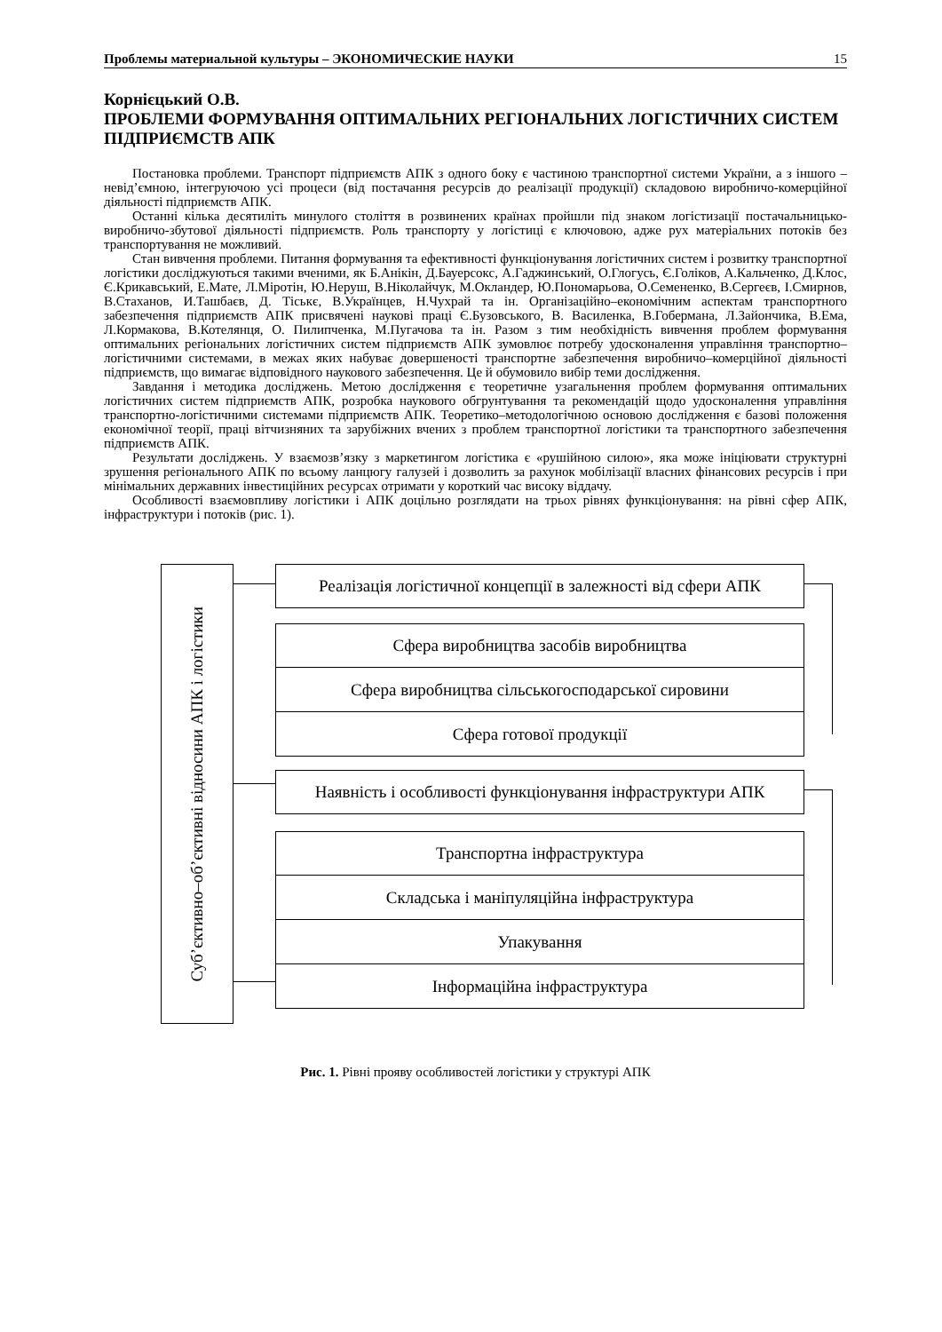Проблемы материальной культуры – ЭКОНОМИЧЕСКИЕ НАУКИ 15
Корнієцький О.В.
ПРОБЛЕМИ ФОРМУВАННЯ ОПТИМАЛЬНИХ РЕГІОНАЛЬНИХ ЛОГІСТИЧНИХ СИСТЕМ ПІДПРИЄМСТВ АПК
Постановка проблеми. Транспорт підприємств АПК з одного боку є частиною транспортної системи України, а з іншого – невід’ємною, інтегруючою усі процеси (від постачання ресурсів до реалізації продукції) складовою виробничо-комерційної діяльності підприємств АПК.
Останні кілька десятиліть минулого століття в розвинених країнах пройшли під знаком логістизації постачальницько-виробничо-збутової діяльності підприємств. Роль транспорту у логістиці є ключовою, адже рух матеріальних потоків без транспортування не можливий.
Стан вивчення проблеми. Питання формування та ефективності функціонування логістичних систем і розвитку транспортної логістики досліджуються такими вченими, як Б.Анікін, Д.Бауерсокс, А.Гаджинський, О.Глогусь, Є.Голіков, А.Кальченко, Д.Клос, Є.Крикавський, Е.Мате, Л.Міротін, Ю.Неруш, В.Ніколайчук, М.Окландер, Ю.Пономарьова, О.Семененко, В.Сергеєв, І.Смирнов, В.Стаханов, И.Ташбаєв, Д. Тіськє, В.Українцев, Н.Чухрай та ін. Організаційно–економічним аспектам транспортного забезпечення підприємств АПК присвячені наукові праці Є.Бузовського, В. Василенка, В.Гобермана, Л.Зайончика, В.Ема, Л.Кормакова, В.Котелянця, О. Пилипченка, М.Пугачова та ін. Разом з тим необхідність вивчення проблем формування оптимальних регіональних логістичних систем підприємств АПК зумовлює потребу удосконалення управління транспортно–логістичними системами, в межах яких набуває довершеності транспортне забезпечення виробничо–комерційної діяльності підприємств, що вимагає відповідного наукового забезпечення. Це й обумовило вибір теми дослідження.
Завдання і методика досліджень. Метою дослідження є теоретичне узагальнення проблем формування оптимальних логістичних систем підприємств АПК, розробка наукового обгрунтування та рекомендацій щодо удосконалення управління транспортно-логістичними системами підприємств АПК. Теоретико–методологічною основою дослідження є базові положення економічної теорії, праці вітчизняних та зарубіжних вчених з проблем транспортної логістики та транспортного забезпечення підприємств АПК.
Результати досліджень. У взаємозв’язку з маркетингом логістика є «рушійною силою», яка може ініціювати структурні зрушення регіонального АПК по всьому ланцюгу галузей і дозволить за рахунок мобілізації власних фінансових ресурсів і при мінімальних державних інвестиційних ресурсах отримати у короткий час високу віддачу.
Особливості взаємовпливу логістики і АПК доцільно розглядати на трьох рівнях функціонування: на рівні сфер АПК, інфраструктури і потоків (рис. 1).
Суб’єктивно–об’єктивні відносини АПК і логістики
Реалізація логістичної концепції в залежності від сфери АПК
Сфера виробництва засобів виробництва
Сфера виробництва сільськогосподарської сировини
Сфера готової продукції
Наявність і особливості функціонування інфраструктури АПК
Транспортна інфраструктура
Складська і маніпуляційна інфраструктура
Упакування
Інформаційна інфраструктура
Рис. 1. Рівні прояву особливостей логістики у структурі АПК